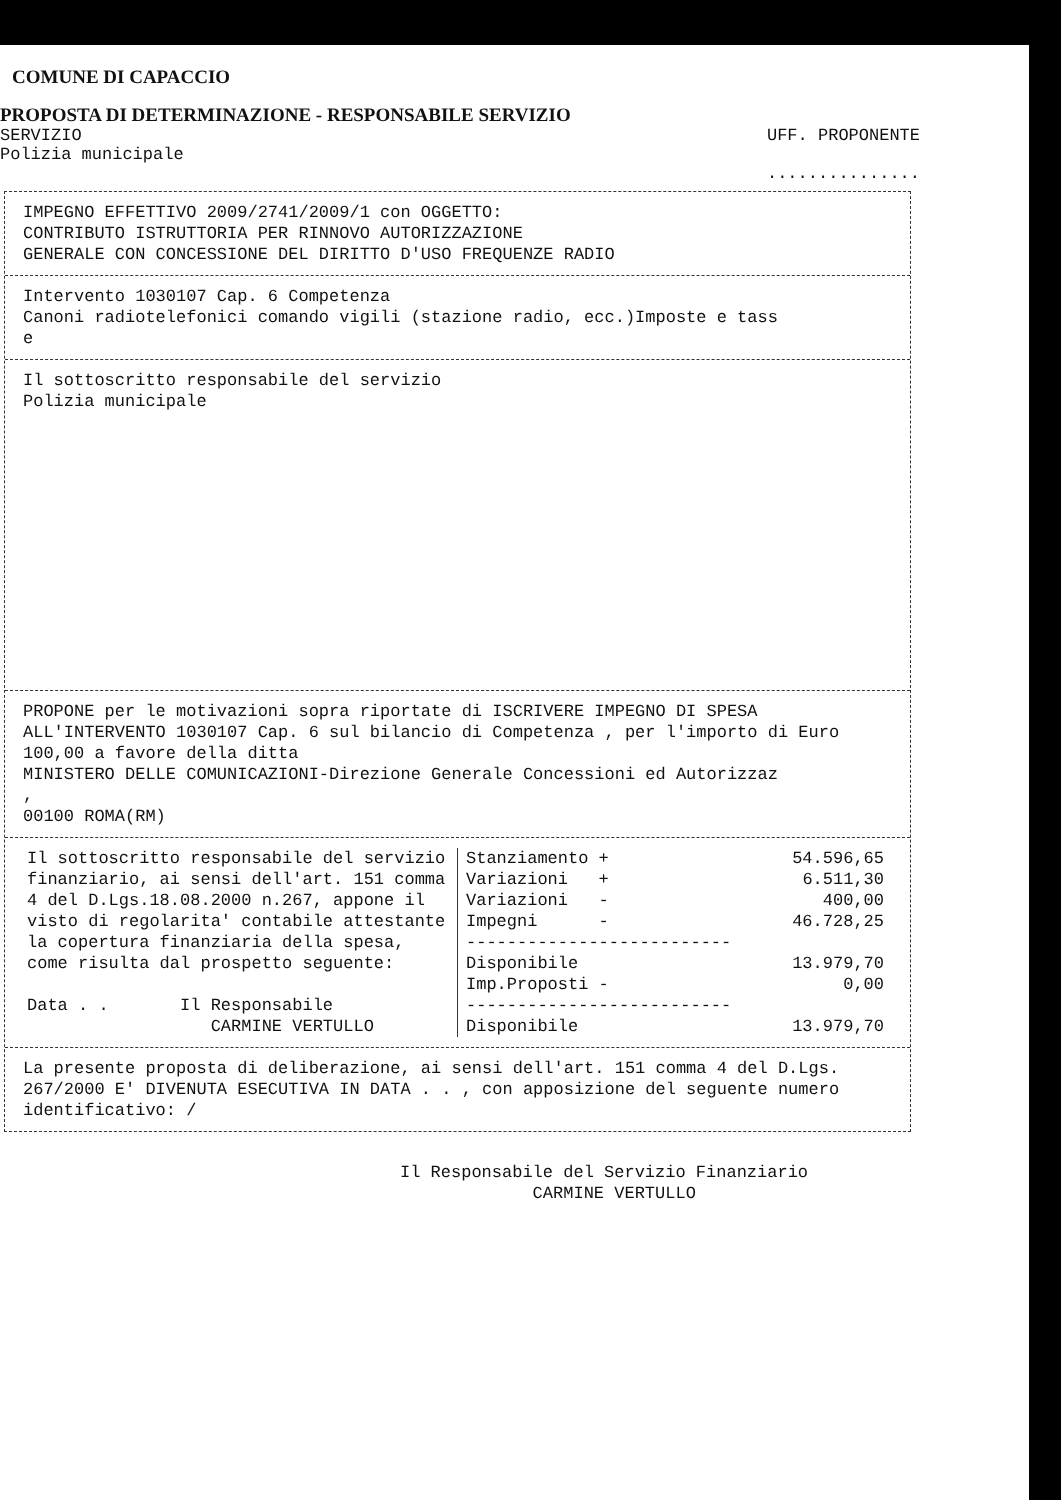COMUNE DI CAPACCIO
PROPOSTA DI DETERMINAZIONE - RESPONSABILE SERVIZIO
SERVIZIO
Polizia municipale UFF. PROPONENTE
...............
IMPEGNO EFFETTIVO 2009/2741/2009/1 con OGGETTO:
CONTRIBUTO ISTRUTTORIA PER RINNOVO AUTORIZZAZIONE
GENERALE CON CONCESSIONE DEL DIRITTO D'USO FREQUENZE RADIO
Intervento 1030107 Cap. 6 Competenza
Canoni radiotelefonici comando vigili (stazione radio, ecc.)Imposte e tass
e
Il sottoscritto responsabile del servizio
Polizia municipale
PROPONE per le motivazioni sopra riportate di ISCRIVERE IMPEGNO DI SPESA ALL'INTERVENTO 1030107 Cap. 6 sul bilancio di Competenza , per l'importo di Euro 100,00 a favore della ditta
MINISTERO DELLE COMUNICAZIONI-Direzione Generale Concessioni ed Autorizzaz
,
00100 ROMA(RM)
| Il sottoscritto responsabile del servizio finanziario, ai sensi dell'art. 151 comma 4 del D.Lgs.18.08.2000 n.267, appone il visto di regolarita' contabile attestante la copertura finanziaria della spesa, come risulta dal prospetto seguente: Data . . Il Responsabile CARMINE VERTULLO | / Stanziamento + / 54.596,65 / / Variazioni + / 6.511,30 / / Variazioni - / 400,00 / / Impegni - / 46.728,25 / / -------------------------- / / / Disponibile / 13.979,70 / / Imp.Proposti - / 0,00 / / -------------------------- / / / Disponibile / 13.979,70 / |
La presente proposta di deliberazione, ai sensi dell'art. 151 comma 4 del D.Lgs. 267/2000 E' DIVENUTA ESECUTIVA IN DATA . . , con apposizione del seguente numero identificativo: /
Il Responsabile del Servizio Finanziario
CARMINE VERTULLO